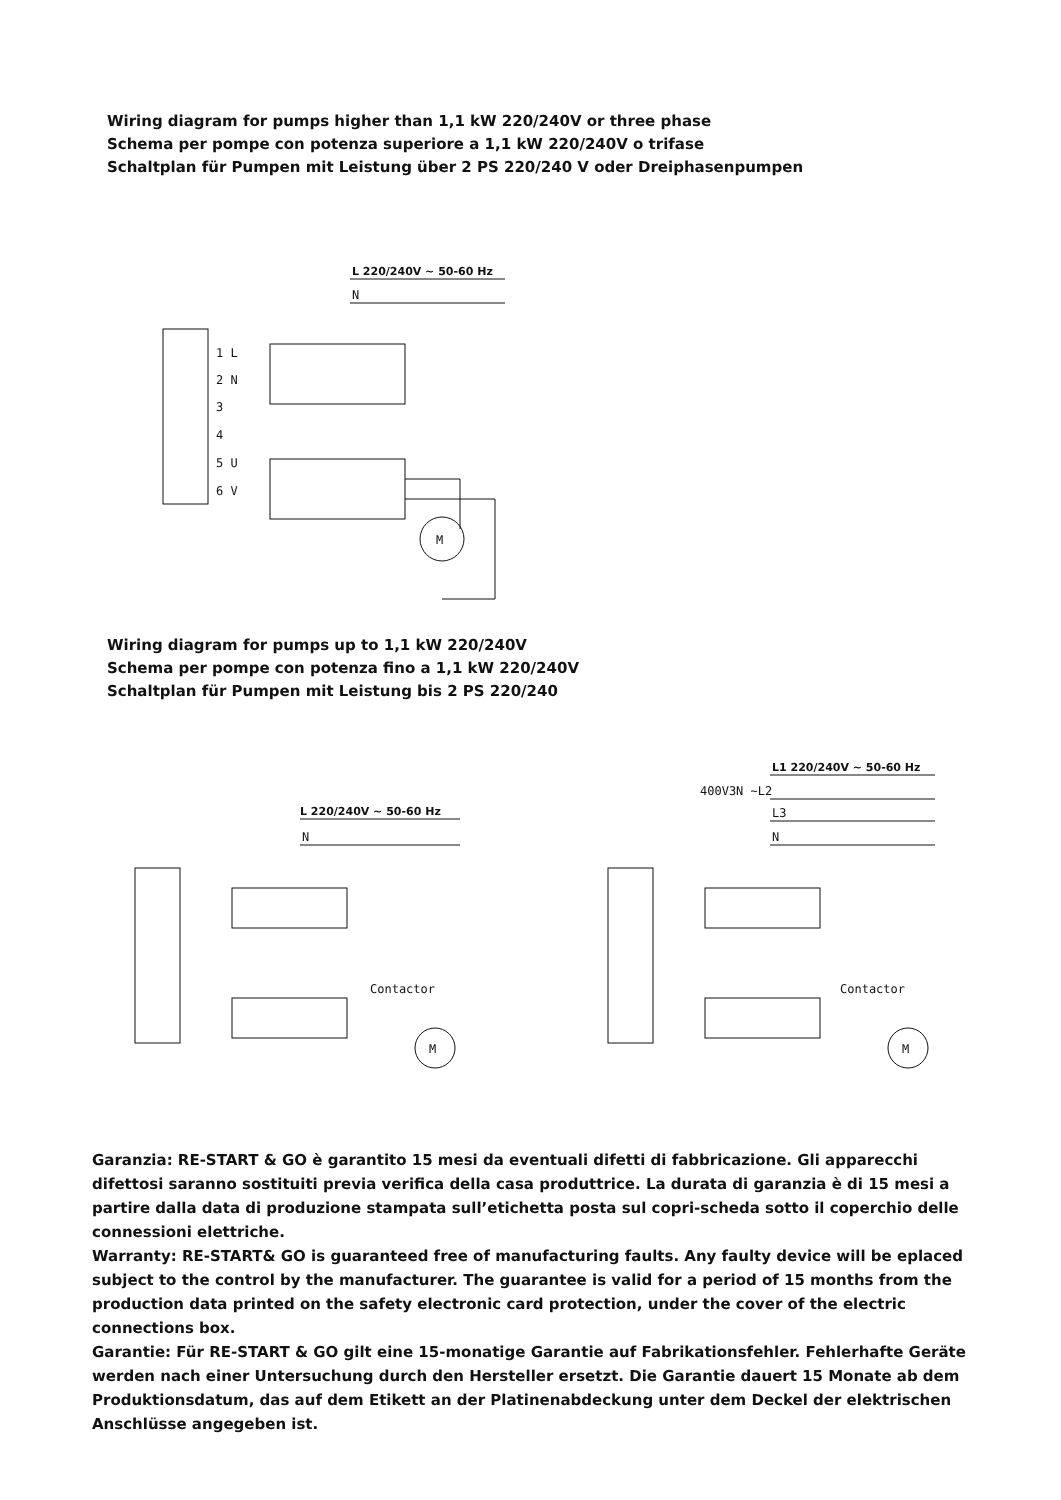Wiring diagram for pumps higher than 1,1 kW 220/240V or three phase
Schema per pompe con potenza superiore a 1,1 kW 220/240V o trifase
Schaltplan für Pumpen mit Leistung über 2 PS 220/240 V oder Dreiphasenpumpen
L 220/240V ~ 50-60 Hz
N
1 L
2 N
3
4
5 U
6 V
M
Wiring diagram for pumps up to 1,1 kW 220/240V
Schema per pompe con potenza fino a 1,1 kW 220/240V
Schaltplan für Pumpen mit Leistung bis 2 PS 220/240
L1 220/240V ~ 50-60 Hz
400V3N ~L2
L3
N
L 220/240V ~ 50-60 Hz
N
Contactor
Contactor
M
M
Garanzia: RE-START & GO è garantito 15 mesi da eventuali difetti di fabbricazione. Gli apparecchi difettosi saranno sostituiti previa verifica della casa produttrice. La durata di garanzia è di 15 mesi a partire dalla data di produzione stampata sull’etichetta posta sul copri-scheda sotto il coperchio delle connessioni elettriche.
Warranty: RE-START& GO is guaranteed free of manufacturing faults. Any faulty device will be eplaced subject to the control by the manufacturer. The guarantee is valid for a period of 15 months from the production data printed on the safety electronic card protection, under the cover of the electric connections box.
Garantie: Für RE-START & GO gilt eine 15-monatige Garantie auf Fabrikationsfehler. Fehlerhafte Geräte werden nach einer Untersuchung durch den Hersteller ersetzt. Die Garantie dauert 15 Monate ab dem Produktionsdatum, das auf dem Etikett an der Platinenabdeckung unter dem Deckel der elektrischen Anschlüsse angegeben ist.